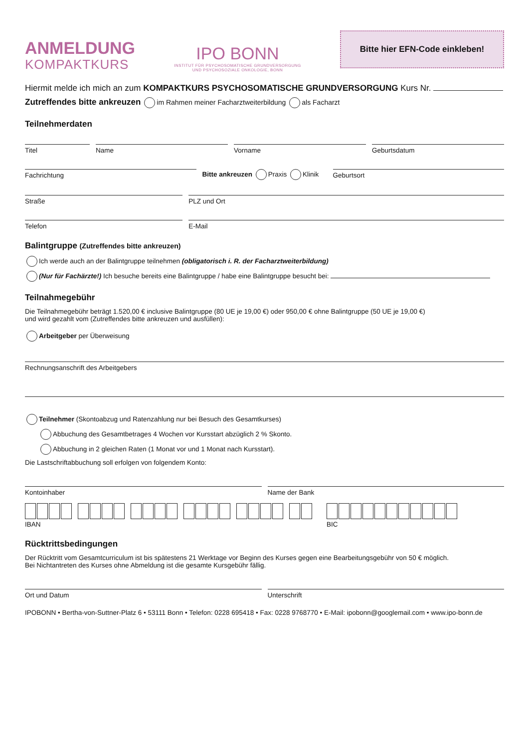ANMELDUNG
KOMPAKTKURS
IPO BONN
INSTITUT FÜR PSYCHOSOMATISCHE GRUNDVERSORGUNG
UND PSYCHOSOZIALE ONKOLOGIE, BONN
Bitte hier EFN-Code einkleben!
Hiermit melde ich mich an zum KOMPAKTKURS PSYCHOSOMATISCHE GRUNDVERSORGUNG Kurs Nr.
Zutreffendes bitte ankreuzen im Rahmen meiner Facharztweiterbildung als Facharzt
Teilnehmerdaten
Titel Name Vorname Geburtsdatum
Fachrichtung
Bitte ankreuzen Praxis Klinik
Geburtsort
Straße PLZ und Ort
Telefon E-Mail
Balintgruppe (Zutreffendes bitte ankreuzen)
Ich werde auch an der Balintgruppe teilnehmen (obligatorisch i. R. der Facharztweiterbildung)
(Nur für Fachärzte!) Ich besuche bereits eine Balintgruppe / habe eine Balintgruppe besucht bei:
Teilnahmegebühr
Die Teilnahmegebühr beträgt 1.520,00 € inclusive Balintgruppe (80 UE je 19,00 €) oder 950,00 € ohne Balintgruppe (50 UE je 19,00 €)
und wird gezahlt vom (Zutreffendes bitte ankreuzen und ausfüllen):
Arbeitgeber per Überweisung
Rechnungsanschrift des Arbeitgebers
Teilnehmer (Skontoabzug und Ratenzahlung nur bei Besuch des Gesamtkurses)
Abbuchung des Gesamtbetrages 4 Wochen vor Kursstart abzüglich 2 % Skonto.
Abbuchung in 2 gleichen Raten (1 Monat vor und 1 Monat nach Kursstart).
Die Lastschriftabbuchung soll erfolgen von folgendem Konto:
Kontoinhaber Name der Bank
IBAN BIC
Rücktrittsbedingungen
Der Rücktritt vom Gesamtcurriculum ist bis spätestens 21 Werktage vor Beginn des Kurses gegen eine Bearbeitungsgebühr von 50 € möglich.
Bei Nichtantreten des Kurses ohne Abmeldung ist die gesamte Kursgebühr fällig.
Ort und Datum Unterschrift
IPOBONN • Bertha-von-Suttner-Platz 6 • 53111 Bonn • Telefon: 0228 695418 • Fax: 0228 9768770 • E-Mail: ipobonn@googlemail.com • www.ipo-bonn.de